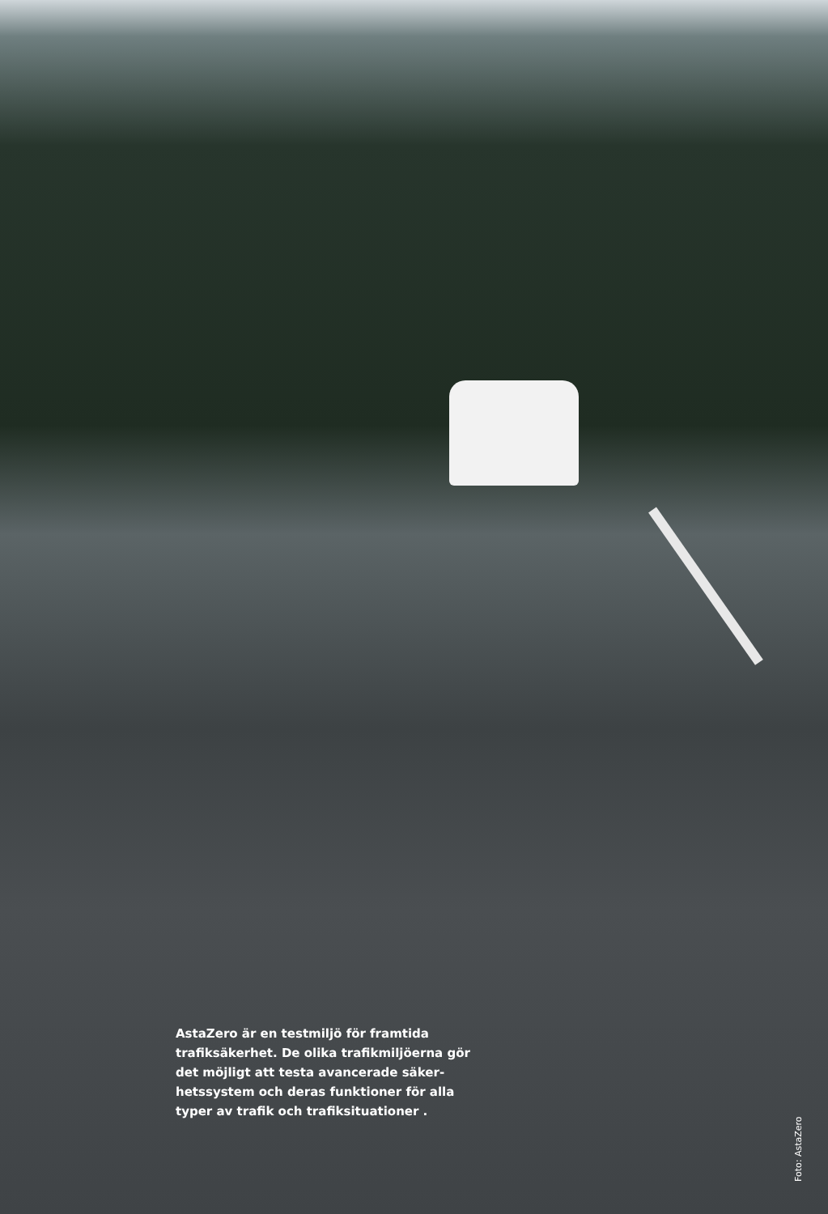AstaZero är en testmiljö för framtida trafiksäkerhet. De olika trafikmiljöerna gör det möjligt att testa avancerade säker­hetssystem och deras funktioner för alla typer av trafik och trafiksituationer .
Foto: AstaZero